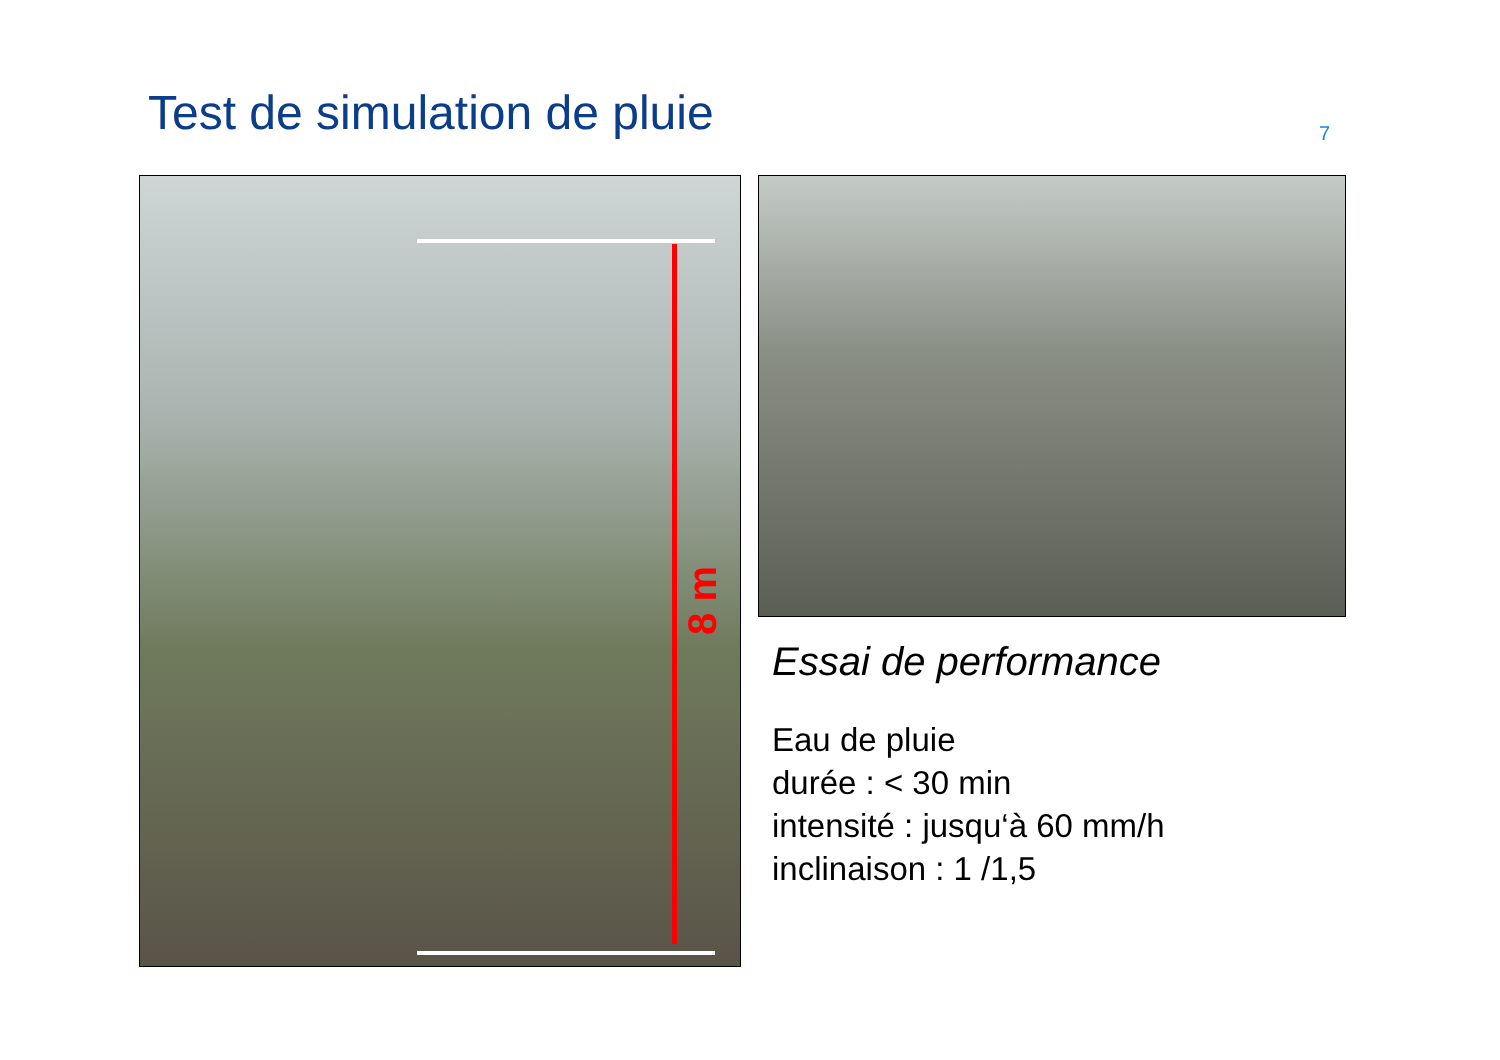Test de simulation de pluie
7
8 m
Essai de performance
Eau de pluie
durée : < 30 min
intensité : jusqu‘à 60 mm/h
inclinaison : 1 /1,5